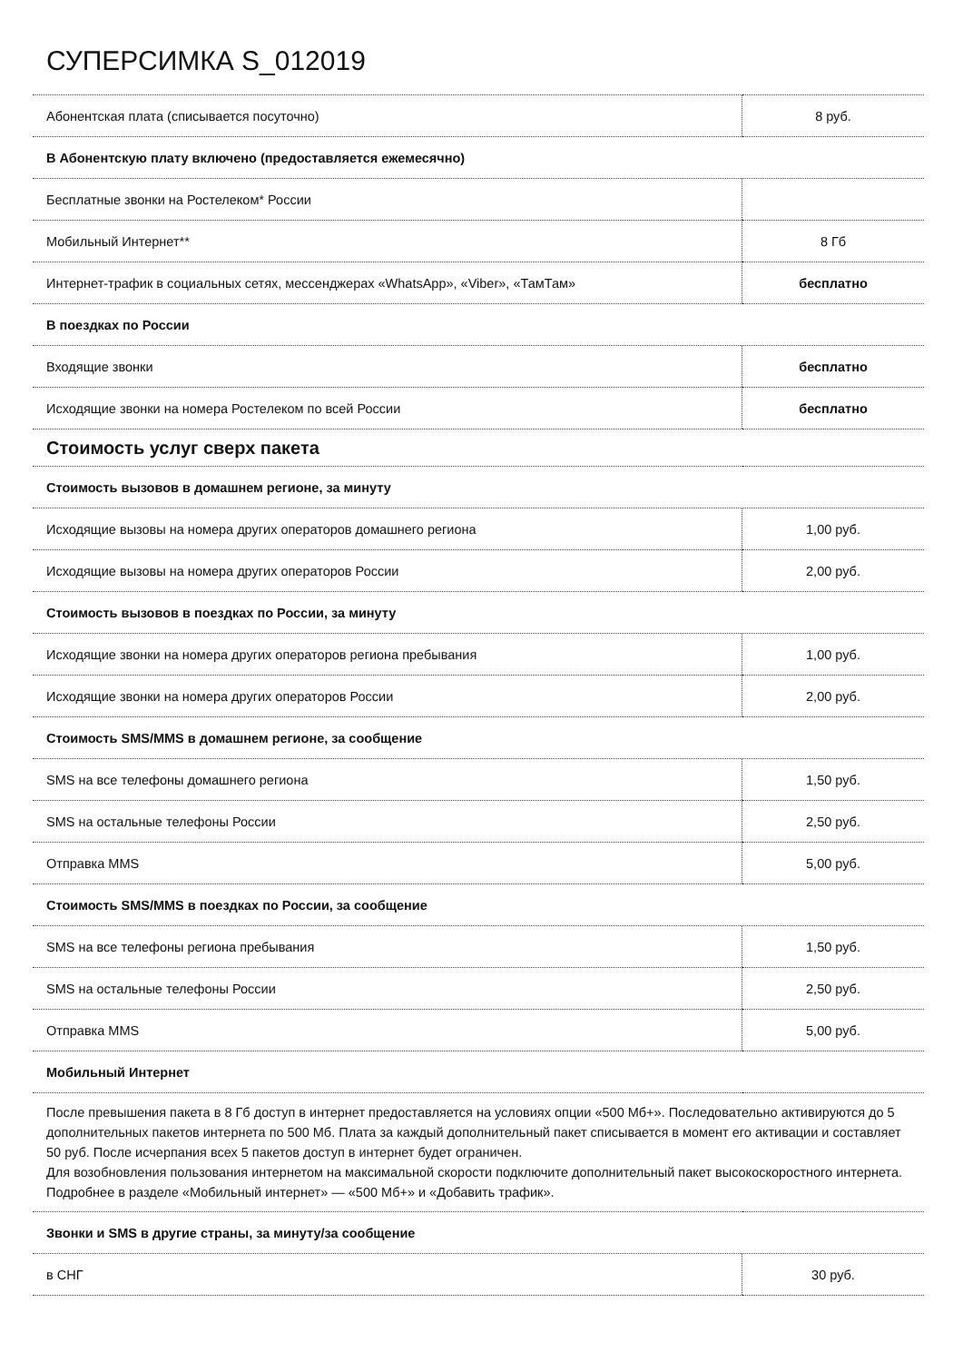СУПЕРСИМКА S_012019
| Абонентская плата (списывается посуточно) | 8 руб. |
| В Абонентскую плату включено (предоставляется ежемесячно) | |
| Бесплатные звонки на Ростелеком* России | |
| Мобильный Интернет** | 8 Гб |
| Интернет-трафик в социальных сетях, мессенджерах «WhatsApp», «Viber», «ТамТам» | бесплатно |
| В поездках по России | |
| Входящие звонки | бесплатно |
| Исходящие звонки на номера Ростелеком по всей России | бесплатно |
| Стоимость услуг сверх пакета | |
| Стоимость вызовов в домашнем регионе, за минуту | |
| Исходящие вызовы на номера других операторов домашнего региона | 1,00 руб. |
| Исходящие вызовы на номера других операторов России | 2,00 руб. |
| Стоимость вызовов в поездках по России, за минуту | |
| Исходящие звонки на номера других операторов региона пребывания | 1,00 руб. |
| Исходящие звонки на номера других операторов России | 2,00 руб. |
| Стоимость SMS/MMS в домашнем регионе, за сообщение | |
| SMS на все телефоны домашнего региона | 1,50 руб. |
| SMS на остальные телефоны России | 2,50 руб. |
| Отправка MMS | 5,00 руб. |
| Стоимость SMS/MMS в поездках по России, за сообщение | |
| SMS на все телефоны региона пребывания | 1,50 руб. |
| SMS на остальные телефоны России | 2,50 руб. |
| Отправка MMS | 5,00 руб. |
| Мобильный Интернет | |
| После превышения пакета в 8 Гб доступ в интернет предоставляется на условиях опции «500 Мб+». Последовательно активируются до 5 дополнительных пакетов интернета по 500 Мб. Плата за каждый дополнительный пакет списывается в момент его активации и составляет 50 руб. После исчерпания всех 5 пакетов доступ в интернет будет ограничен. Для возобновления пользования интернетом на максимальной скорости подключите дополнительный пакет высокоскоростного интернета. Подробнее в разделе «Мобильный интернет» — «500 Мб+» и «Добавить трафик». | |
| Звонки и SMS в другие страны, за минуту/за сообщение | |
| в СНГ | 30 руб. |